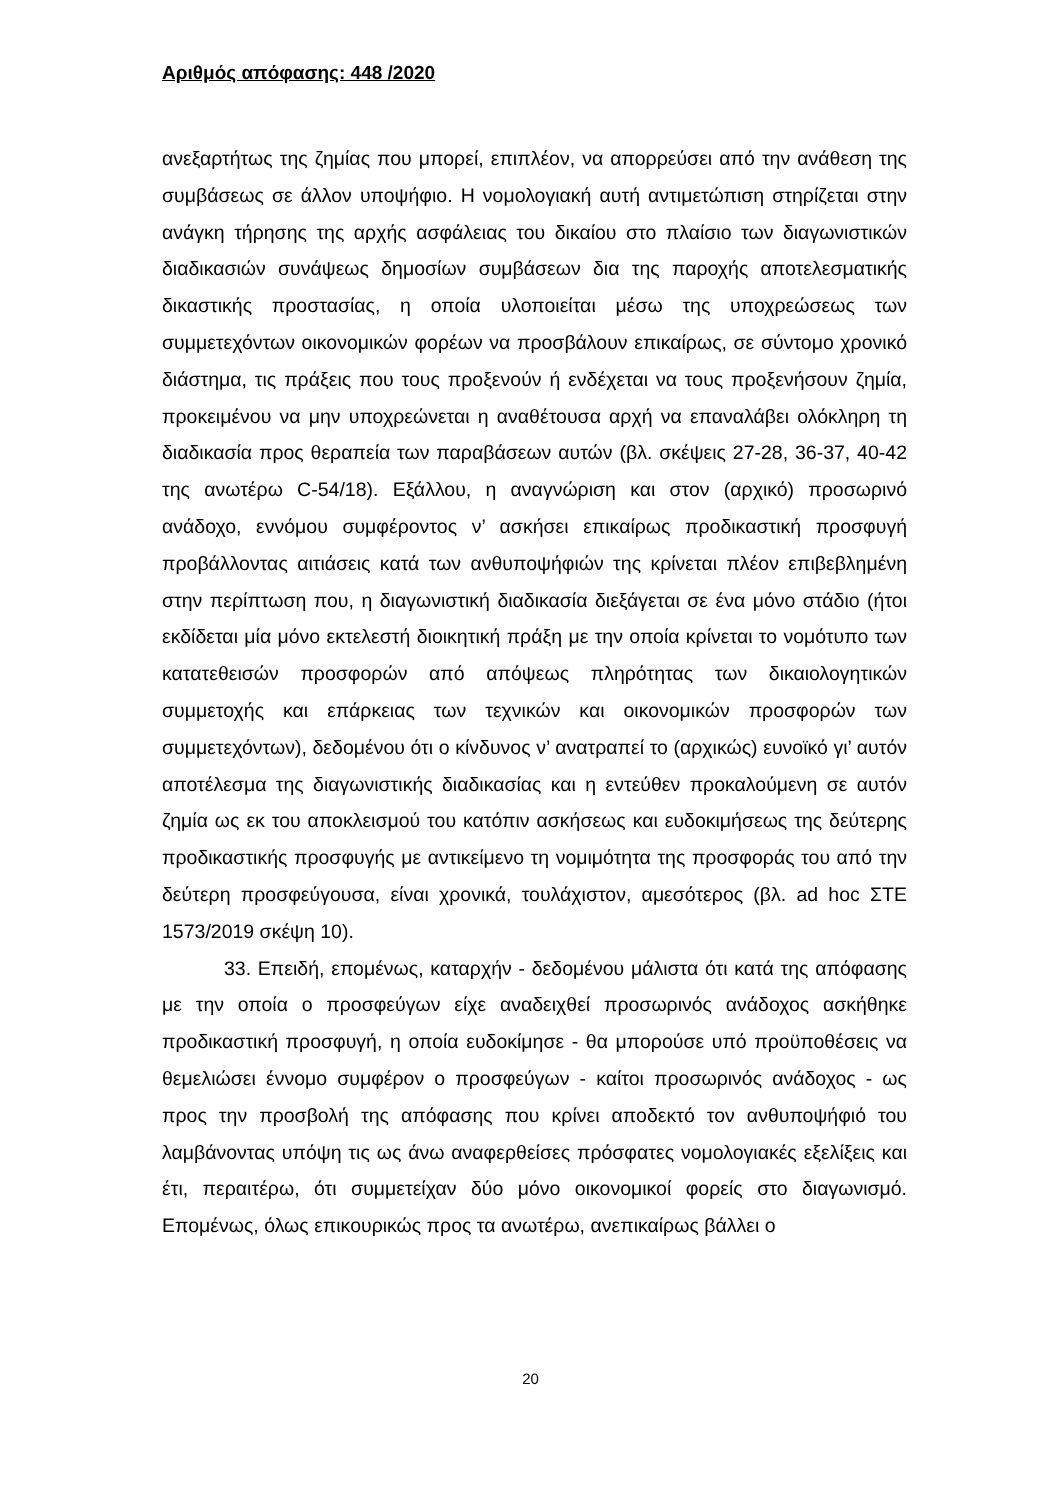Αριθμός απόφασης: 448 /2020
ανεξαρτήτως της ζημίας που μπορεί, επιπλέον, να απορρεύσει από την ανάθεση της συμβάσεως σε άλλον υποψήφιο. Η νομολογιακή αυτή αντιμετώπιση στηρίζεται στην ανάγκη τήρησης της αρχής ασφάλειας του δικαίου στο πλαίσιο των διαγωνιστικών διαδικασιών συνάψεως δημοσίων συμβάσεων δια της παροχής αποτελεσματικής δικαστικής προστασίας, η οποία υλοποιείται μέσω της υποχρεώσεως των συμμετεχόντων οικονομικών φορέων να προσβάλουν επικαίρως, σε σύντομο χρονικό διάστημα, τις πράξεις που τους προξενούν ή ενδέχεται να τους προξενήσουν ζημία, προκειμένου να μην υποχρεώνεται η αναθέτουσα αρχή να επαναλάβει ολόκληρη τη διαδικασία προς θεραπεία των παραβάσεων αυτών (βλ. σκέψεις 27-28, 36-37, 40-42 της ανωτέρω C-54/18). Εξάλλου, η αναγνώριση και στον (αρχικό) προσωρινό ανάδοχο, εννόμου συμφέροντος ν’ ασκήσει επικαίρως προδικαστική προσφυγή προβάλλοντας αιτιάσεις κατά των ανθυποψήφιών της κρίνεται πλέον επιβεβλημένη στην περίπτωση που, η διαγωνιστική διαδικασία διεξάγεται σε ένα μόνο στάδιο (ήτοι εκδίδεται μία μόνο εκτελεστή διοικητική πράξη με την οποία κρίνεται το νομότυπο των κατατεθεισών προσφορών από απόψεως πληρότητας των δικαιολογητικών συμμετοχής και επάρκειας των τεχνικών και οικονομικών προσφορών των συμμετεχόντων), δεδομένου ότι ο κίνδυνος ν’ ανατραπεί το (αρχικώς) ευνοϊκό γι’ αυτόν αποτέλεσμα της διαγωνιστικής διαδικασίας και η εντεύθεν προκαλούμενη σε αυτόν ζημία ως εκ του αποκλεισμού του κατόπιν ασκήσεως και ευδοκιμήσεως της δεύτερης προδικαστικής προσφυγής με αντικείμενο τη νομιμότητα της προσφοράς του από την δεύτερη προσφεύγουσα, είναι χρονικά, τουλάχιστον, αμεσότερος (βλ. ad hoc ΣΤΕ 1573/2019 σκέψη 10).
33. Επειδή, επομένως, καταρχήν - δεδομένου μάλιστα ότι κατά της απόφασης με την οποία ο προσφεύγων είχε αναδειχθεί προσωρινός ανάδοχος ασκήθηκε προδικαστική προσφυγή, η οποία ευδοκίμησε - θα μπορούσε υπό προϋποθέσεις να θεμελιώσει έννομο συμφέρον ο προσφεύγων - καίτοι προσωρινός ανάδοχος - ως προς την προσβολή της απόφασης που κρίνει αποδεκτό τον ανθυποψήφιό του λαμβάνοντας υπόψη τις ως άνω αναφερθείσες πρόσφατες νομολογιακές εξελίξεις και έτι, περαιτέρω, ότι συμμετείχαν δύο μόνο οικονομικοί φορείς στο διαγωνισμό. Επομένως, όλως επικουρικώς προς τα ανωτέρω, ανεπικαίρως βάλλει ο
20